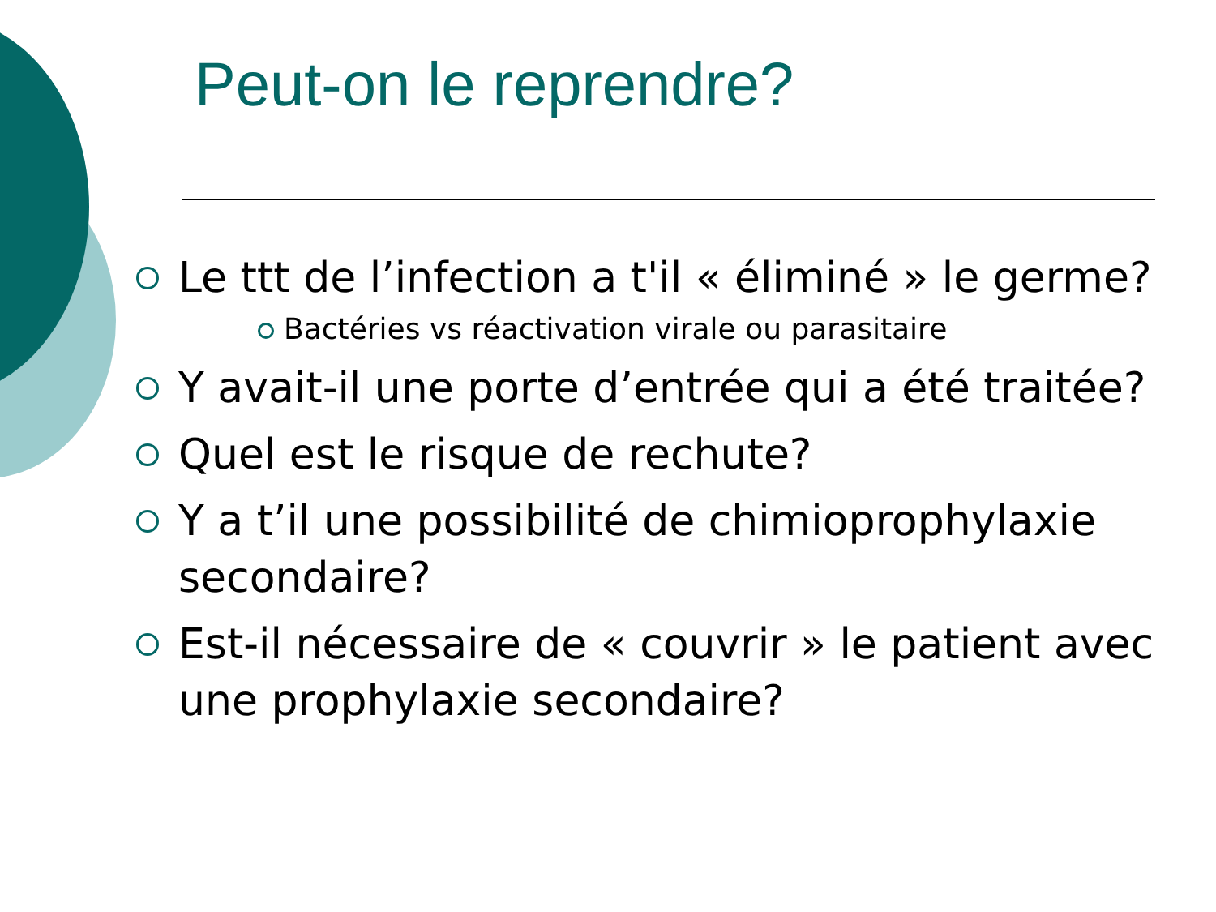Peut-on le reprendre?
Le ttt de l’infection a t'il « éliminé » le germe?
Bactéries vs réactivation virale ou parasitaire
Y avait-il une porte d’entrée qui a été traitée?
Quel est le risque de rechute?
Y a t’il une possibilité de chimioprophylaxie secondaire?
Est-il nécessaire de « couvrir » le patient avec une prophylaxie secondaire?